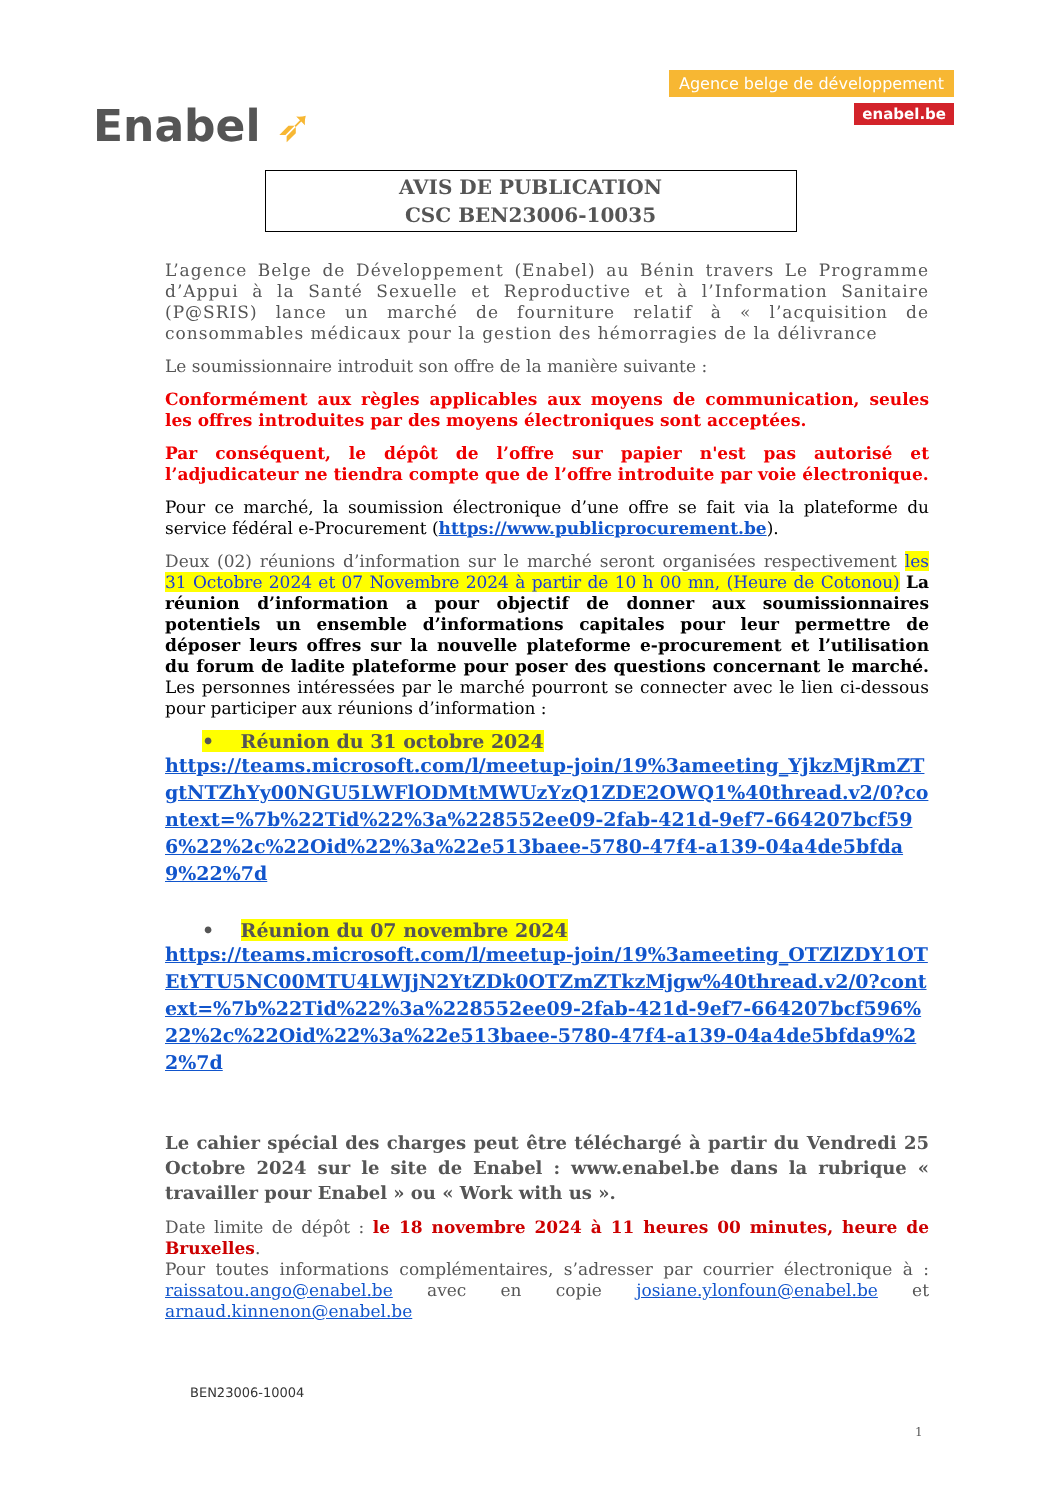Enabel ➶
Agence belge de développement
enabel.be
AVIS DE PUBLICATION
CSC BEN23006-10035
L’agence Belge de Développement (Enabel) au Bénin travers Le Programme d’Appui à la Santé Sexuelle et Reproductive et à l’Information Sanitaire (P@SRIS) lance un marché de fourniture relatif à « l’acquisition de consommables médicaux pour la gestion des hémorragies de la délivrance
Le soumissionnaire introduit son offre de la manière suivante :
Conformément aux règles applicables aux moyens de communication, seules les offres introduites par des moyens électroniques sont acceptées.
Par conséquent, le dépôt de l’offre sur papier n'est pas autorisé et l’adjudicateur ne tiendra compte que de l’offre introduite par voie électronique.
Pour ce marché, la soumission électronique d’une offre se fait via la plateforme du service fédéral e-Procurement (https://www.publicprocurement.be).
Deux (02) réunions d’information sur le marché seront organisées respectivement les 31 Octobre 2024 et 07 Novembre 2024 à partir de 10 h 00 mn, (Heure de Cotonou) La réunion d’information a pour objectif de donner aux soumissionnaires potentiels un ensemble d’informations capitales pour leur permettre de déposer leurs offres sur la nouvelle plateforme e-procurement et l’utilisation du forum de ladite plateforme pour poser des questions concernant le marché. Les personnes intéressées par le marché pourront se connecter avec le lien ci-dessous pour participer aux réunions d’information :
• Réunion du 31 octobre 2024
https://teams.microsoft.com/l/meetup-join/19%3ameeting_YjkzMjRmZTgtNTZhYy00NGU5LWFlODMtMWUzYzQ1ZDE2OWQ1%40thread.v2/0?context=%7b%22Tid%22%3a%228552ee09-2fab-421d-9ef7-664207bcf596%22%2c%22Oid%22%3a%22e513baee-5780-47f4-a139-04a4de5bfda9%22%7d
• Réunion du 07 novembre 2024
https://teams.microsoft.com/l/meetup-join/19%3ameeting_OTZlZDY1OTEtYTU5NC00MTU4LWJjN2YtZDk0OTZmZTkzMjgw%40thread.v2/0?context=%7b%22Tid%22%3a%228552ee09-2fab-421d-9ef7-664207bcf596%22%2c%22Oid%22%3a%22e513baee-5780-47f4-a139-04a4de5bfda9%22%7d
Le cahier spécial des charges peut être téléchargé à partir du Vendredi 25 Octobre 2024 sur le site de Enabel : www.enabel.be dans la rubrique « travailler pour Enabel » ou « Work with us ».
Date limite de dépôt : le 18 novembre 2024 à 11 heures 00 minutes, heure de Bruxelles.
Pour toutes informations complémentaires, s’adresser par courrier électronique à : raissatou.ango@enabel.be avec en copie josiane.ylonfoun@enabel.be et arnaud.kinnenon@enabel.be
BEN23006-10004
1